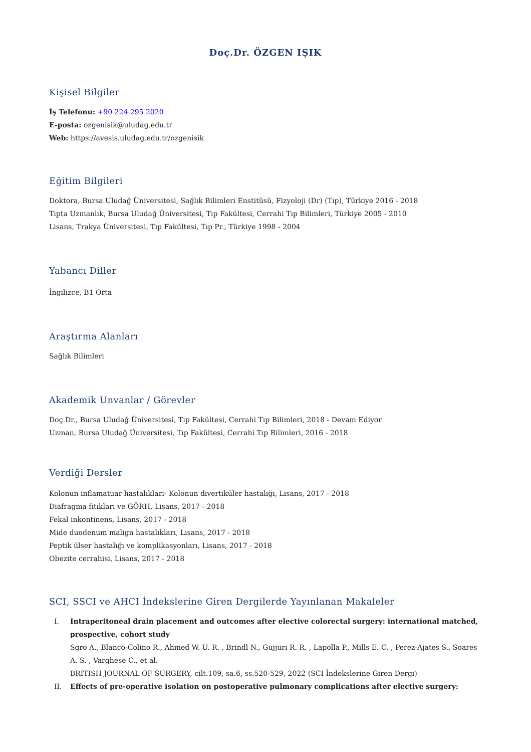Doç.Dr. ÖZGEN IŞIK
Kişisel Bilgiler
İş Telefonu: +90 224 295 2020
E-posta: ozgenisik@uludag.edu.tr
Web: https://avesis.uludag.edu.tr/ozgenisik
Eğitim Bilgileri
Doktora, Bursa Uludağ Üniversitesi, Sağlık Bilimleri Enstitüsü, Fizyoloji (Dr) (Tıp), Türkiye 2016 - 2018
Tıpta Uzmanlık, Bursa Uludağ Üniversitesi, Tıp Fakültesi, Cerrahi Tıp Bilimleri, Türkiye 2005 - 2010
Lisans, Trakya Üniversitesi, Tıp Fakültesi, Tıp Pr., Türkiye 1998 - 2004
Yabancı Diller
İngilizce, B1 Orta
Araştırma Alanları
Sağlık Bilimleri
Akademik Unvanlar / Görevler
Doç.Dr., Bursa Uludağ Üniversitesi, Tıp Fakültesi, Cerrahi Tıp Bilimleri, 2018 - Devam Ediyor
Uzman, Bursa Uludağ Üniversitesi, Tıp Fakültesi, Cerrahi Tıp Bilimleri, 2016 - 2018
Verdiği Dersler
Kolonun inflamatuar hastalıkları- Kolonun divertiküler hastalığı, Lisans, 2017 - 2018
Diafragma fıtıkları ve GÖRH, Lisans, 2017 - 2018
Fekal inkontinens, Lisans, 2017 - 2018
Mide duodenum malign hastalıkları, Lisans, 2017 - 2018
Peptik ülser hastalığı ve komplikasyonları, Lisans, 2017 - 2018
Obezite cerrahisi, Lisans, 2017 - 2018
SCI, SSCI ve AHCI İndekslerine Giren Dergilerde Yayınlanan Makaleler
I. Intraperitoneal drain placement and outcomes after elective colorectal surgery: international matched, prospective, cohort study
Sgro A., Blanco-Colino R., Ahmed W. U. R. , Brindl N., Gujjuri R. R. , Lapolla P., Mills E. C. , Perez-Ajates S., Soares A. S. , Varghese C., et al.
BRITISH JOURNAL OF SURGERY, cilt.109, sa.6, ss.520-529, 2022 (SCI İndekslerine Giren Dergi)
II. Effects of pre-operative isolation on postoperative pulmonary complications after elective surgery: